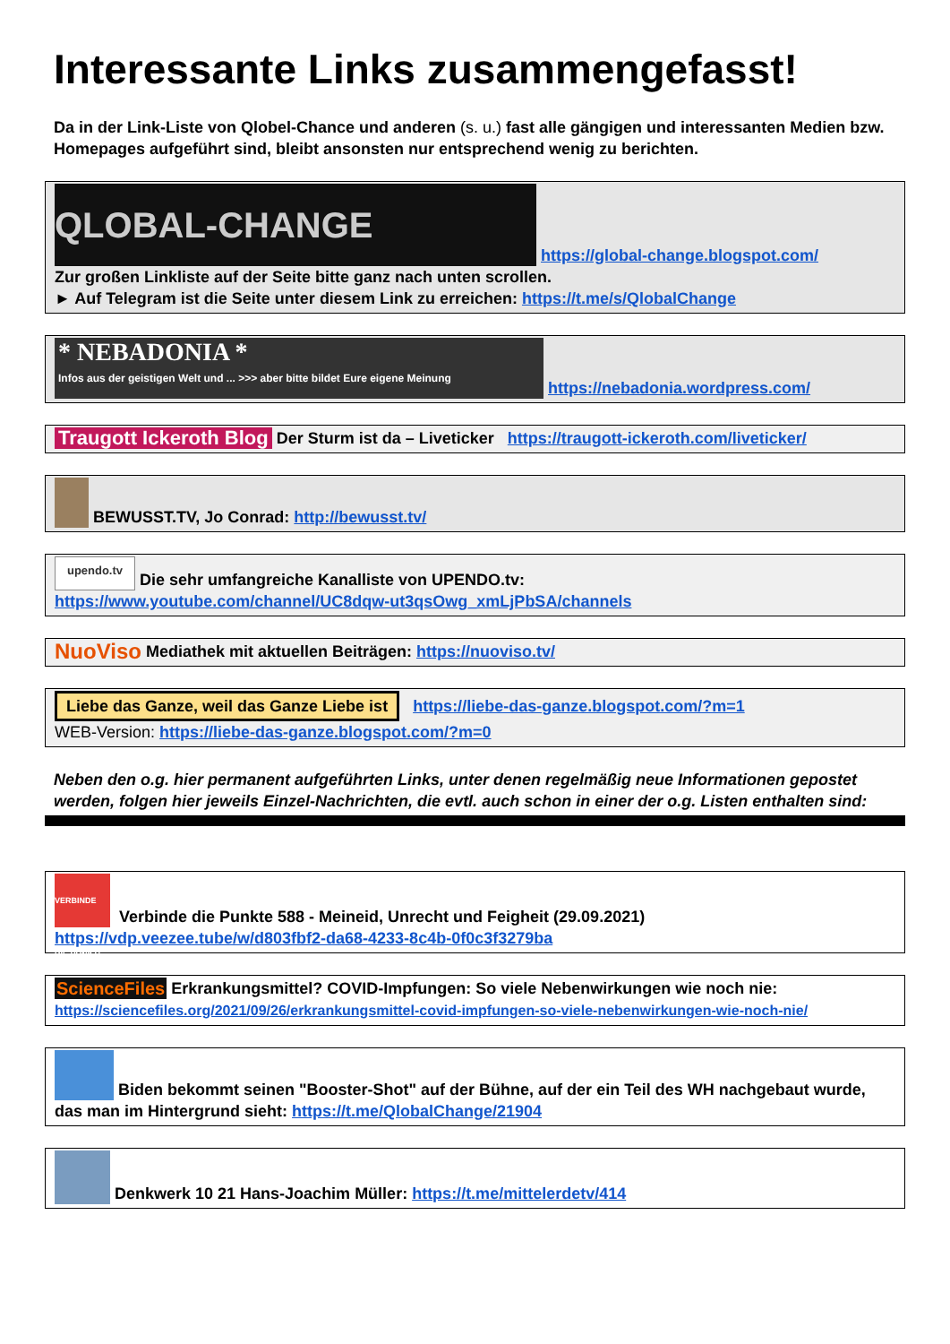Interessante Links zusammengefasst!
Da in der Link-Liste von Qlobel-Chance und anderen (s. u.) fast alle gängigen und interessanten Medien bzw. Homepages aufgeführt sind, bleibt ansonsten nur entsprechend wenig zu berichten.
QLOBAL-CHANGE https://global-change.blogspot.com/
Zur großen Linkliste auf der Seite bitte ganz nach unten scrollen.
► Auf Telegram ist die Seite unter diesem Link zu erreichen: https://t.me/s/QlobalChange
* NEBADONIA *
Infos aus der geistigen Welt und ... >>> aber bitte bildet Eure eigene Meinung https://nebadonia.wordpress.com/
Traugott Ickeroth Blog Der Sturm ist da – Liveticker https://traugott-ickeroth.com/liveticker/
BEWUSST.TV, Jo Conrad: http://bewusst.tv/
upendo.tv Die sehr umfangreiche Kanalliste von UPENDO.tv:
https://www.youtube.com/channel/UC8dqw-ut3qsOwg_xmLjPbSA/channels
NuoViso Mediathek mit aktuellen Beiträgen: https://nuoviso.tv/
Liebe das Ganze, weil das Ganze Liebe ist https://liebe-das-ganze.blogspot.com/?m=1
WEB-Version: https://liebe-das-ganze.blogspot.com/?m=0
Neben den o.g. hier permanent aufgeführten Links, unter denen regelmäßig neue Informationen gepostet werden, folgen hier jeweils Einzel-Nachrichten, die evtl. auch schon in einer der o.g. Listen enthalten sind:
VERBINDE DIE PUNKTE Verbinde die Punkte 588 - Meineid, Unrecht und Feigheit (29.09.2021)
https://vdp.veezee.tube/w/d803fbf2-da68-4233-8c4b-0f0c3f3279ba
ScienceFiles Erkrankungsmittel? COVID-Impfungen: So viele Nebenwirkungen wie noch nie:
https://sciencefiles.org/2021/09/26/erkrankungsmittel-covid-impfungen-so-viele-nebenwirkungen-wie-noch-nie/
Biden bekommt seinen "Booster-Shot" auf der Bühne, auf der ein Teil des WH nachgebaut wurde, das man im Hintergrund sieht: https://t.me/QlobalChange/21904
Denkwerk 10 21 Hans-Joachim Müller: https://t.me/mittelerdetv/414